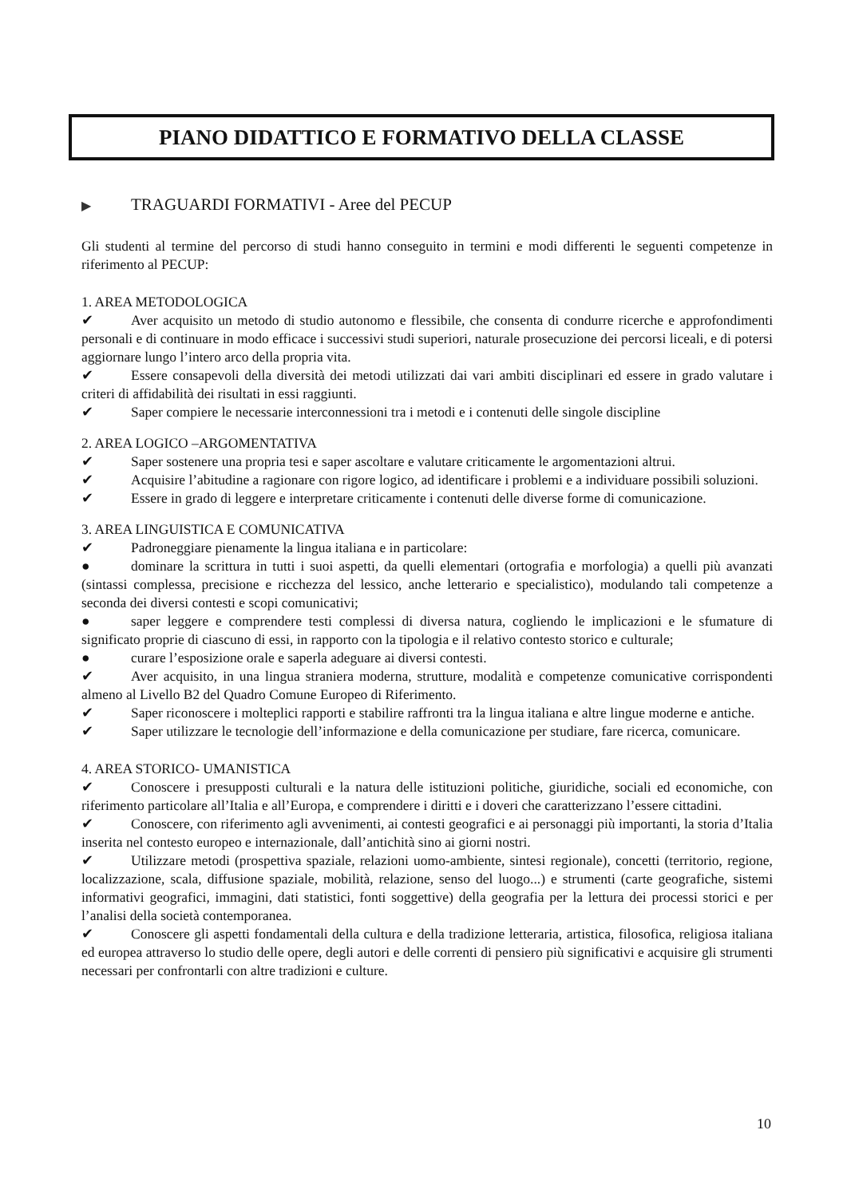PIANO DIDATTICO E FORMATIVO DELLA CLASSE
▶ TRAGUARDI FORMATIVI - Aree del PECUP
Gli studenti al termine del percorso di studi hanno conseguito in termini e modi differenti le seguenti competenze in riferimento al PECUP:
1. AREA METODOLOGICA
✔ Aver acquisito un metodo di studio autonomo e flessibile, che consenta di condurre ricerche e approfondimenti personali e di continuare in modo efficace i successivi studi superiori, naturale prosecuzione dei percorsi liceali, e di potersi aggiornare lungo l’intero arco della propria vita.
✔ Essere consapevoli della diversità dei metodi utilizzati dai vari ambiti disciplinari ed essere in grado valutare i criteri di affidabilità dei risultati in essi raggiunti.
✔ Saper compiere le necessarie interconnessioni tra i metodi e i contenuti delle singole discipline
2. AREA LOGICO –ARGOMENTATIVA
✔ Saper sostenere una propria tesi e saper ascoltare e valutare criticamente le argomentazioni altrui.
✔ Acquisire l’abitudine a ragionare con rigore logico, ad identificare i problemi e a individuare possibili soluzioni.
✔ Essere in grado di leggere e interpretare criticamente i contenuti delle diverse forme di comunicazione.
3. AREA LINGUISTICA E COMUNICATIVA
✔ Padroneggiare pienamente la lingua italiana e in particolare:
● dominare la scrittura in tutti i suoi aspetti, da quelli elementari (ortografia e morfologia) a quelli più avanzati (sintassi complessa, precisione e ricchezza del lessico, anche letterario e specialistico), modulando tali competenze a seconda dei diversi contesti e scopi comunicativi;
● saper leggere e comprendere testi complessi di diversa natura, cogliendo le implicazioni e le sfumature di significato proprie di ciascuno di essi, in rapporto con la tipologia e il relativo contesto storico e culturale;
● curare l’esposizione orale e saperla adeguare ai diversi contesti.
✔ Aver acquisito, in una lingua straniera moderna, strutture, modalità e competenze comunicative corrispondenti almeno al Livello B2 del Quadro Comune Europeo di Riferimento.
✔ Saper riconoscere i molteplici rapporti e stabilire raffronti tra la lingua italiana e altre lingue moderne e antiche.
✔ Saper utilizzare le tecnologie dell’informazione e della comunicazione per studiare, fare ricerca, comunicare.
4. AREA STORICO- UMANISTICA
✔ Conoscere i presupposti culturali e la natura delle istituzioni politiche, giuridiche, sociali ed economiche, con riferimento particolare all’Italia e all’Europa, e comprendere i diritti e i doveri che caratterizzano l’essere cittadini.
✔ Conoscere, con riferimento agli avvenimenti, ai contesti geografici e ai personaggi più importanti, la storia d’Italia inserita nel contesto europeo e internazionale, dall’antichità sino ai giorni nostri.
✔ Utilizzare metodi (prospettiva spaziale, relazioni uomo-ambiente, sintesi regionale), concetti (territorio, regione, localizzazione, scala, diffusione spaziale, mobilità, relazione, senso del luogo...) e strumenti (carte geografiche, sistemi informativi geografici, immagini, dati statistici, fonti soggettive) della geografia per la lettura dei processi storici e per l’analisi della società contemporanea.
✔ Conoscere gli aspetti fondamentali della cultura e della tradizione letteraria, artistica, filosofica, religiosa italiana ed europea attraverso lo studio delle opere, degli autori e delle correnti di pensiero più significativi e acquisire gli strumenti necessari per confrontarli con altre tradizioni e culture.
10